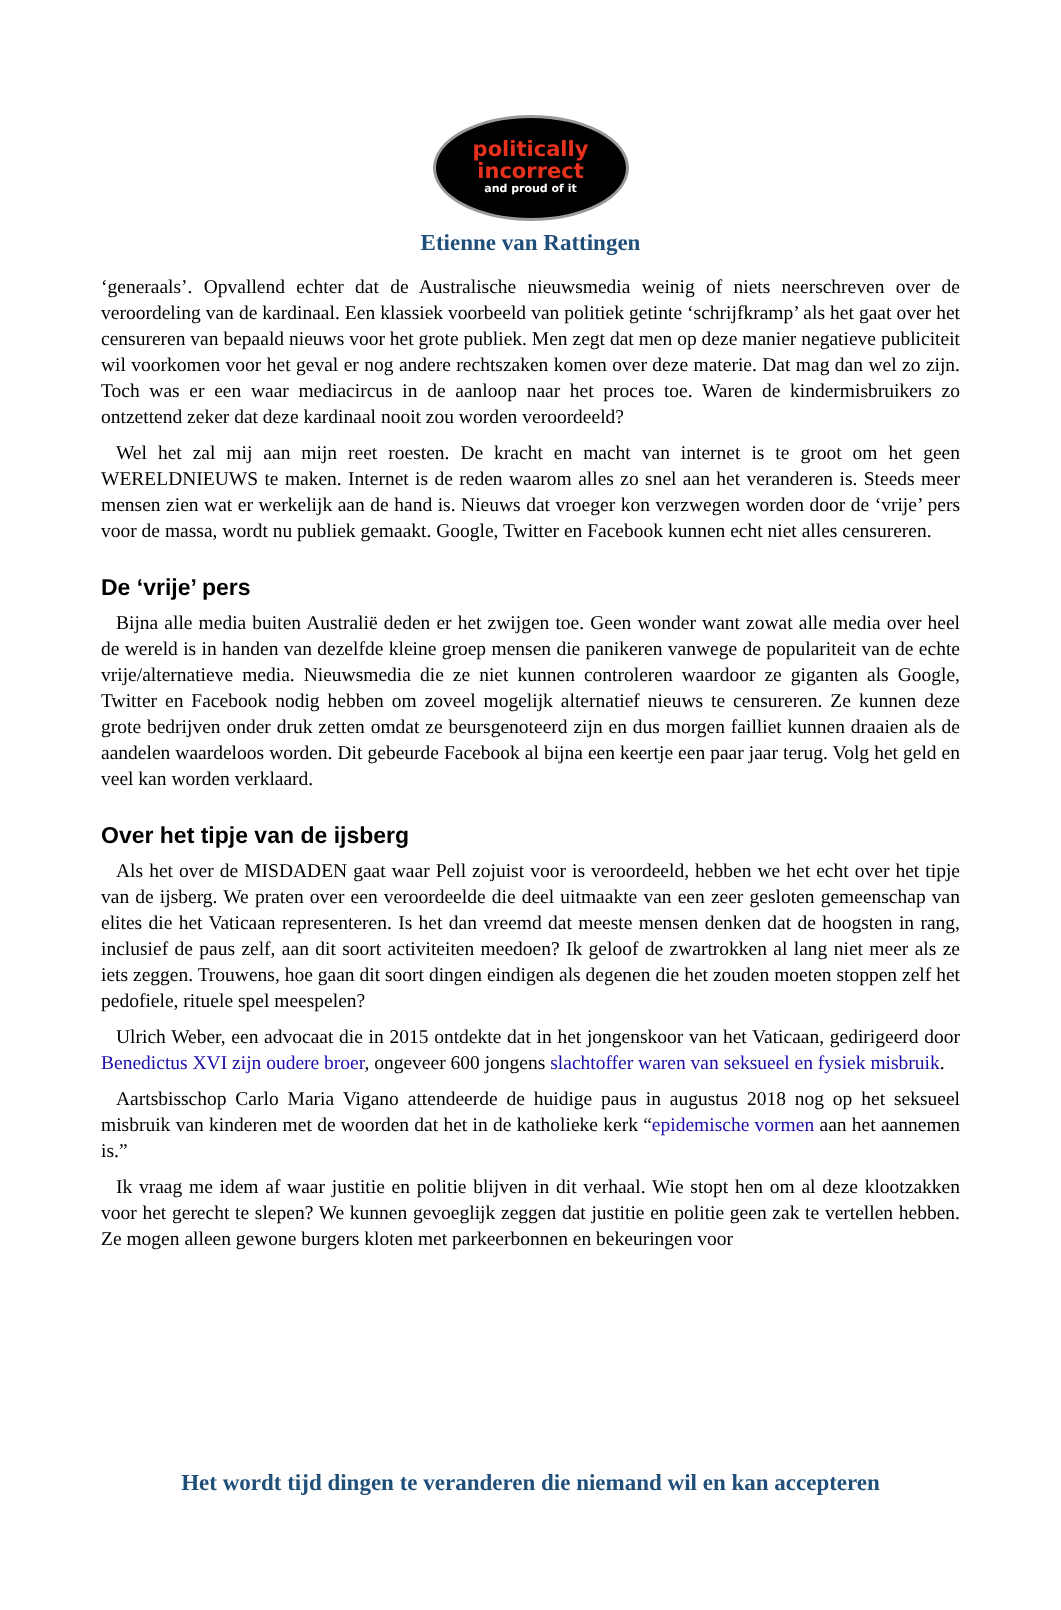politically
incorrect
and proud of it
Etienne van Rattingen
‘generaals’. Opvallend echter dat de Australische nieuwsmedia weinig of niets neerschreven over de veroordeling van de kardinaal. Een klassiek voorbeeld van politiek getinte ‘schrijfkramp’ als het gaat over het censureren van bepaald nieuws voor het grote publiek. Men zegt dat men op deze manier negatieve publiciteit wil voorkomen voor het geval er nog andere rechtszaken komen over deze materie. Dat mag dan wel zo zijn. Toch was er een waar mediacircus in de aanloop naar het proces toe. Waren de kindermisbruikers zo ontzettend zeker dat deze kardinaal nooit zou worden veroordeeld?
Wel het zal mij aan mijn reet roesten. De kracht en macht van internet is te groot om het geen WERELDNIEUWS te maken. Internet is de reden waarom alles zo snel aan het veranderen is. Steeds meer mensen zien wat er werkelijk aan de hand is. Nieuws dat vroeger kon verzwegen worden door de ‘vrije’ pers voor de massa, wordt nu publiek gemaakt. Google, Twitter en Facebook kunnen echt niet alles censureren.
De ‘vrije’ pers
Bijna alle media buiten Australië deden er het zwijgen toe. Geen wonder want zowat alle media over heel de wereld is in handen van dezelfde kleine groep mensen die panikeren vanwege de populariteit van de echte vrije/alternatieve media. Nieuwsmedia die ze niet kunnen controleren waardoor ze giganten als Google, Twitter en Facebook nodig hebben om zoveel mogelijk alternatief nieuws te censureren. Ze kunnen deze grote bedrijven onder druk zetten omdat ze beursgenoteerd zijn en dus morgen failliet kunnen draaien als de aandelen waardeloos worden. Dit gebeurde Facebook al bijna een keertje een paar jaar terug. Volg het geld en veel kan worden verklaard.
Over het tipje van de ijsberg
Als het over de MISDADEN gaat waar Pell zojuist voor is veroordeeld, hebben we het echt over het tipje van de ijsberg. We praten over een veroordeelde die deel uitmaakte van een zeer gesloten gemeenschap van elites die het Vaticaan representeren. Is het dan vreemd dat meeste mensen denken dat de hoogsten in rang, inclusief de paus zelf, aan dit soort activiteiten meedoen? Ik geloof de zwartrokken al lang niet meer als ze iets zeggen. Trouwens, hoe gaan dit soort dingen eindigen als degenen die het zouden moeten stoppen zelf het pedofiele, rituele spel meespelen?
Ulrich Weber, een advocaat die in 2015 ontdekte dat in het jongenskoor van het Vaticaan, gedirigeerd door Benedictus XVI zijn oudere broer, ongeveer 600 jongens slachtoffer waren van seksueel en fysiek misbruik.
Aartsbisschop Carlo Maria Vigano attendeerde de huidige paus in augustus 2018 nog op het seksueel misbruik van kinderen met de woorden dat het in de katholieke kerk “epidemische vormen aan het aannemen is.”
Ik vraag me idem af waar justitie en politie blijven in dit verhaal. Wie stopt hen om al deze klootzakken voor het gerecht te slepen? We kunnen gevoeglijk zeggen dat justitie en politie geen zak te vertellen hebben. Ze mogen alleen gewone burgers kloten met parkeerbonnen en bekeuringen voor
Het wordt tijd dingen te veranderen die niemand wil en kan accepteren